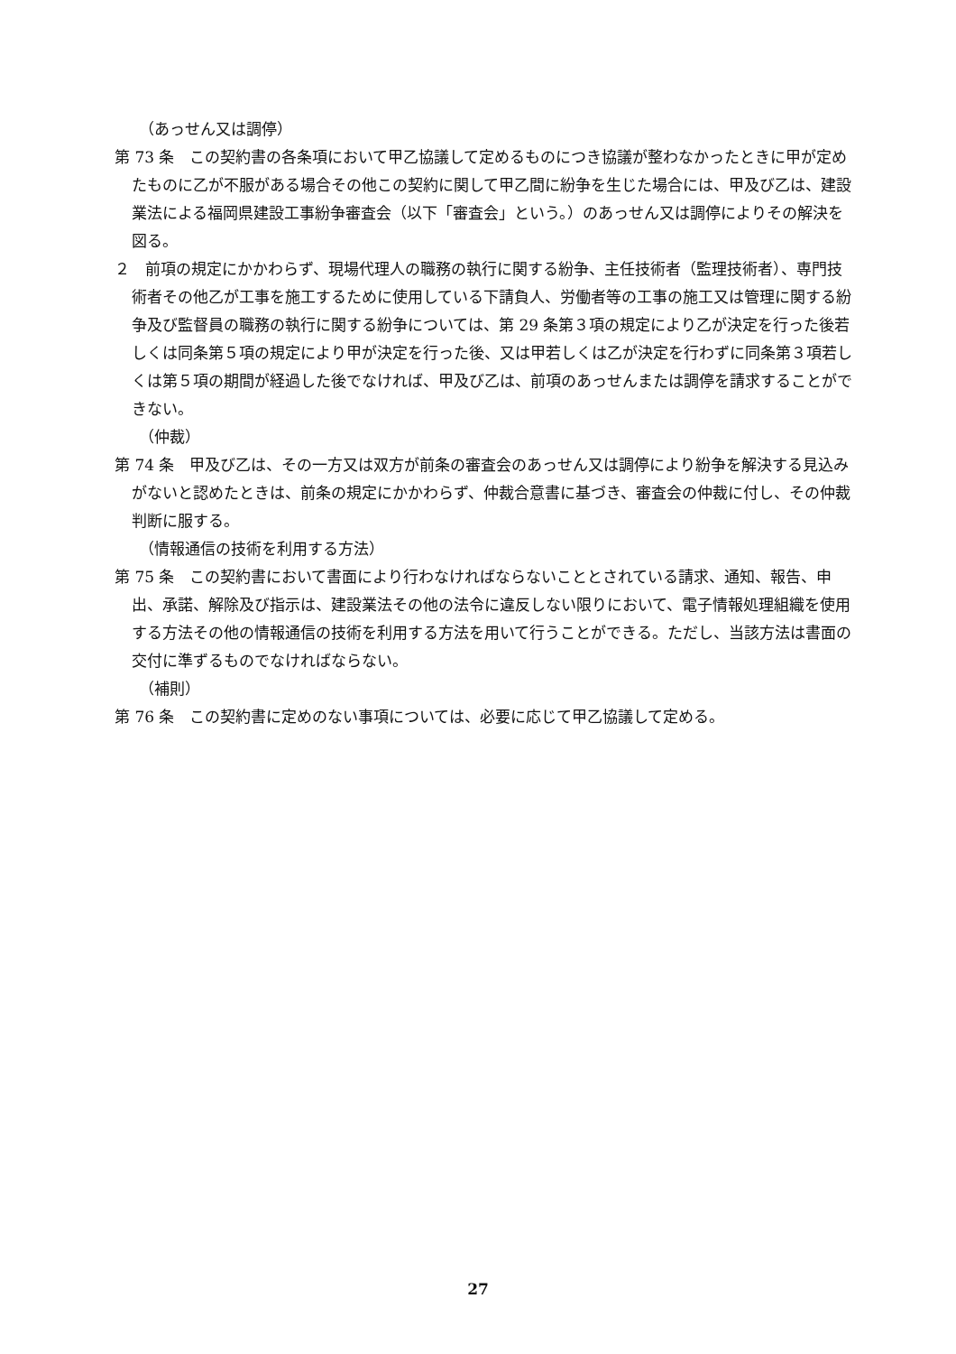（あっせん又は調停）
第 73 条　この契約書の各条項において甲乙協議して定めるものにつき協議が整わなかったときに甲が定めたものに乙が不服がある場合その他この契約に関して甲乙間に紛争を生じた場合には、甲及び乙は、建設業法による福岡県建設工事紛争審査会（以下「審査会」という。）のあっせん又は調停によりその解決を図る。
２　前項の規定にかかわらず、現場代理人の職務の執行に関する紛争、主任技術者（監理技術者）、専門技術者その他乙が工事を施工するために使用している下請負人、労働者等の工事の施工又は管理に関する紛争及び監督員の職務の執行に関する紛争については、第 29 条第３項の規定により乙が決定を行った後若しくは同条第５項の規定により甲が決定を行った後、又は甲若しくは乙が決定を行わずに同条第３項若しくは第５項の期間が経過した後でなければ、甲及び乙は、前項のあっせんまたは調停を請求することができない。
（仲裁）
第 74 条　甲及び乙は、その一方又は双方が前条の審査会のあっせん又は調停により紛争を解決する見込みがないと認めたときは、前条の規定にかかわらず、仲裁合意書に基づき、審査会の仲裁に付し、その仲裁判断に服する。
（情報通信の技術を利用する方法）
第 75 条　この契約書において書面により行わなければならないこととされている請求、通知、報告、申出、承諾、解除及び指示は、建設業法その他の法令に違反しない限りにおいて、電子情報処理組織を使用する方法その他の情報通信の技術を利用する方法を用いて行うことができる。ただし、当該方法は書面の交付に準ずるものでなければならない。
（補則）
第 76 条　この契約書に定めのない事項については、必要に応じて甲乙協議して定める。
27